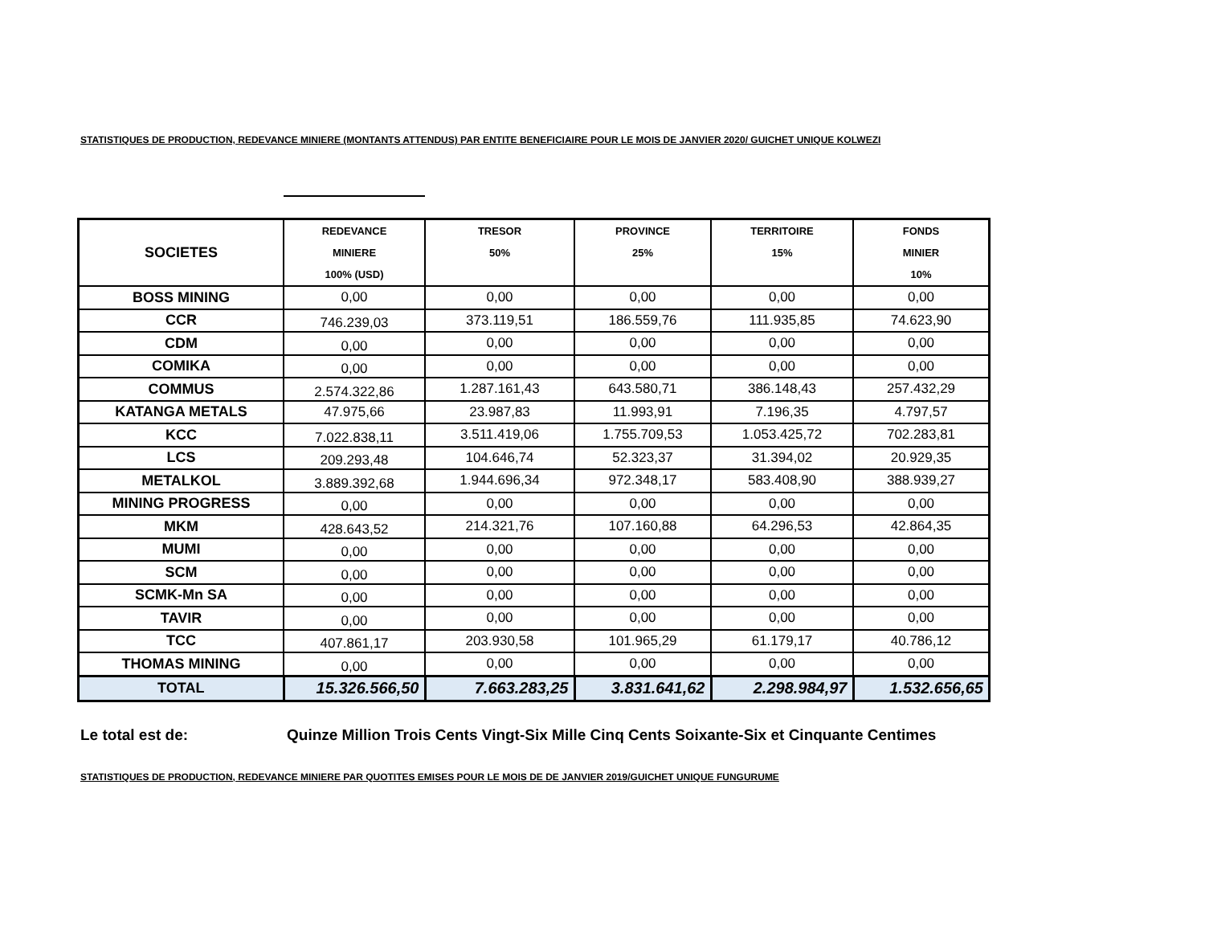STATISTIQUES DE PRODUCTION, REDEVANCE MINIERE (MONTANTS ATTENDUS) PAR ENTITE BENEFICIAIRE POUR LE MOIS DE JANVIER 2020/ GUICHET UNIQUE KOLWEZI
| SOCIETES | REDEVANCE MINIERE 100% (USD) | TRESOR 50% | PROVINCE 25% | TERRITOIRE 15% | FONDS MINIER 10% |
| --- | --- | --- | --- | --- | --- |
| BOSS MINING | 0,00 | 0,00 | 0,00 | 0,00 | 0,00 |
| CCR | 746.239,03 | 373.119,51 | 186.559,76 | 111.935,85 | 74.623,90 |
| CDM | 0,00 | 0,00 | 0,00 | 0,00 | 0,00 |
| COMIKA | 0,00 | 0,00 | 0,00 | 0,00 | 0,00 |
| COMMUS | 2.574.322,86 | 1.287.161,43 | 643.580,71 | 386.148,43 | 257.432,29 |
| KATANGA METALS | 47.975,66 | 23.987,83 | 11.993,91 | 7.196,35 | 4.797,57 |
| KCC | 7.022.838,11 | 3.511.419,06 | 1.755.709,53 | 1.053.425,72 | 702.283,81 |
| LCS | 209.293,48 | 104.646,74 | 52.323,37 | 31.394,02 | 20.929,35 |
| METALKOL | 3.889.392,68 | 1.944.696,34 | 972.348,17 | 583.408,90 | 388.939,27 |
| MINING PROGRESS | 0,00 | 0,00 | 0,00 | 0,00 | 0,00 |
| MKM | 428.643,52 | 214.321,76 | 107.160,88 | 64.296,53 | 42.864,35 |
| MUMI | 0,00 | 0,00 | 0,00 | 0,00 | 0,00 |
| SCM | 0,00 | 0,00 | 0,00 | 0,00 | 0,00 |
| SCMK-Mn SA | 0,00 | 0,00 | 0,00 | 0,00 | 0,00 |
| TAVIR | 0,00 | 0,00 | 0,00 | 0,00 | 0,00 |
| TCC | 407.861,17 | 203.930,58 | 101.965,29 | 61.179,17 | 40.786,12 |
| THOMAS MINING | 0,00 | 0,00 | 0,00 | 0,00 | 0,00 |
| TOTAL | 15.326.566,50 | 7.663.283,25 | 3.831.641,62 | 2.298.984,97 | 1.532.656,65 |
Le total est de: Quinze Million Trois Cents Vingt-Six Mille Cinq Cents Soixante-Six et Cinquante Centimes
STATISTIQUES DE PRODUCTION, REDEVANCE MINIERE PAR QUOTITES EMISES POUR LE MOIS DE DE JANVIER 2019/GUICHET UNIQUE FUNGURUME